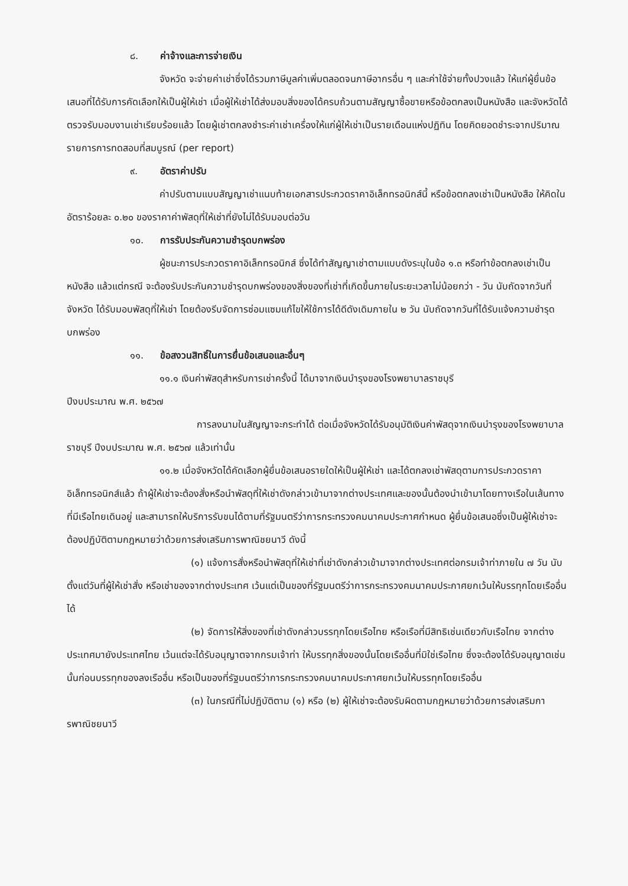๘. ค่าจ้างและการจ่ายเงิน
จังหวัด จะจ่ายค่าเช่าซึ่งได้รวมภาษีมูลค่าเพิ่มตลอดจนภาษีอากรอื่น ๆ และค่าใช้จ่ายทั้งปวงแล้ว ให้แก่ผู้ยื่นข้อเสนอที่ได้รับการคัดเลือกให้เป็นผู้ให้เช่า เมื่อผู้ให้เช่าได้ส่งมอบสิ่งของได้ครบถ้วนตามสัญญาซื้อขายหรือข้อตกลงเป็นหนังสือ และจังหวัดได้ตรวจรับมอบงานเช่าเรียบร้อยแล้ว โดยผู้เช่าตกลงชำระค่าเช่าเครื่องให้แก่ผู้ให้เช่าเป็นรายเดือนแห่งปฏิทิน โดยคิดยอดชำระจากปริมาณรายการการทดสอบที่สมบูรณ์ (per report)
๙. อัตราค่าปรับ
ค่าปรับตามแบบสัญญาเช่าแนบท้ายเอกสารประกวดราคาอิเล็กทรอนิกส์นี้ หรือข้อตกลงเช่าเป็นหนังสือ ให้คิดในอัตราร้อยละ ๐.๒๐ ของราคาค่าพัสดุที่ให้เช่าที่ยังไม่ได้รับมอบต่อวัน
๑๐. การรับประกันความชำรุดบกพร่อง
ผู้ชนะการประกวดราคาอิเล็กทรอนิกส์ ซึ่งได้ทำสัญญาเช่าตามแบบดังระบุในข้อ ๑.๓ หรือทำข้อตกลงเช่าเป็นหนังสือ แล้วแต่กรณี จะต้องรับประกันความชำรุดบกพร่องของสิ่งของที่เช่าที่เกิดขึ้นภายในระยะเวลาไม่น้อยกว่า - วัน นับถัดจากวันที่ จังหวัด ได้รับมอบพัสดุที่ให้เช่า โดยต้องรีบจัดการซ่อมแซมแก้ไขให้ใช้การได้ดีดังเดิมภายใน ๒ วัน นับถัดจากวันที่ได้รับแจ้งความชำรุดบกพร่อง
๑๑. ข้อสงวนสิทธิ์ในการยื่นข้อเสนอและอื่นๆ
๑๑.๑ เงินค่าพัสดุสำหรับการเช่าครั้งนี้ ได้มาจากเงินบำรุงของโรงพยาบาลราชบุรี
ปีงบประมาณ พ.ศ. ๒๕๖๗
การลงนามในสัญญาจะกระทำได้ ต่อเมื่อจังหวัดได้รับอนุมัติเงินค่าพัสดุจากเงินบำรุงของโรงพยาบาลราชบุรี ปีงบประมาณ พ.ศ. ๒๕๖๗ แล้วเท่านั้น
๑๑.๒ เมื่อจังหวัดได้คัดเลือกผู้ยื่นข้อเสนอรายใดให้เป็นผู้ให้เช่า และได้ตกลงเช่าพัสดุตามการประกวดราคาอิเล็กทรอนิกส์แล้ว ถ้าผู้ให้เช่าจะต้องสั่งหรือนำพัสดุที่ให้เช่าดังกล่าวเข้ามาจากต่างประเทศและของนั้นต้องนำเข้ามาโดยทางเรือในเส้นทางที่มีเรือไทยเดินอยู่ และสามารถให้บริการรับขนได้ตามที่รัฐมนตรีว่าการกระทรวงคมนาคมประกาศกำหนด ผู้ยื่นข้อเสนอซึ่งเป็นผู้ให้เช่าจะต้องปฏิบัติตามกฎหมายว่าด้วยการส่งเสริมการพาณิชยนาวี ดังนี้
(๑) แจ้งการสั่งหรือนำพัสดุที่ให้เช่าที่เช่าดังกล่าวเข้ามาจากต่างประเทศต่อกรมเจ้าท่าภายใน ๗ วัน นับตั้งแต่วันที่ผู้ให้เช่าสั่ง หรือเช่าของจากต่างประเทศ เว้นแต่เป็นของที่รัฐมนตรีว่าการกระทรวงคมนาคมประกาศยกเว้นให้บรรทุกโดยเรืออื่นได้
(๒) จัดการให้สิ่งของที่เช่าดังกล่าวบรรทุกโดยเรือไทย หรือเรือที่มีสิทธิเช่นเดียวกับเรือไทย จากต่างประเทศมายังประเทศไทย เว้นแต่จะได้รับอนุญาตจากกรมเจ้าท่า ให้บรรทุกสิ่งของนั้นโดยเรืออื่นที่มิใช่เรือไทย ซึ่งจะต้องได้รับอนุญาตเช่นนั้นก่อนบรรทุกของลงเรืออื่น หรือเป็นของที่รัฐมนตรีว่าการกระทรวงคมนาคมประกาศยกเว้นให้บรรทุกโดยเรืออื่น
(๓) ในกรณีที่ไม่ปฏิบัติตาม (๑) หรือ (๒) ผู้ให้เช่าจะต้องรับผิดตามกฎหมายว่าด้วยการส่งเสริมการพาณิชยนาวี